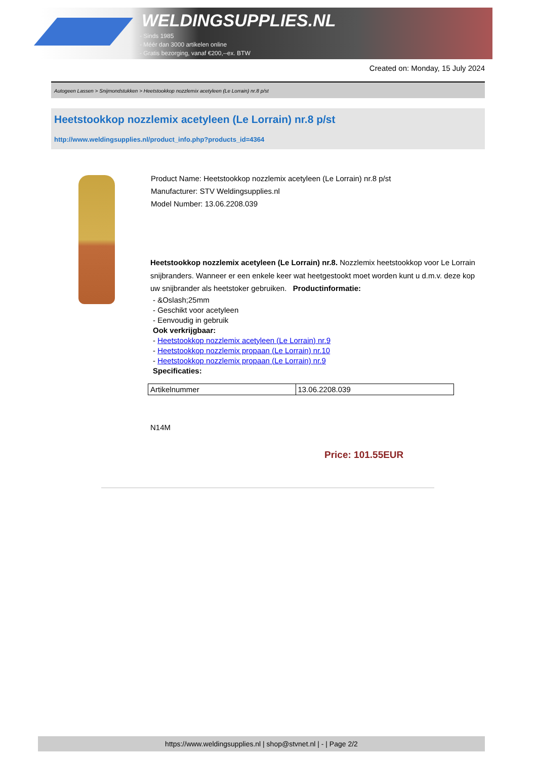WELDINGSUPPLIES.NL
- Sinds 1985
- Méér dan 3000 artikelen online
- Gratis bezorging, vanaf €200,--ex. BTW
Created on: Monday, 15 July 2024
Autogeen Lassen > Snijmondstukken > Heetstookkop nozzlemix acetyleen (Le Lorrain) nr.8 p/st
Heetstookkop nozzlemix acetyleen (Le Lorrain) nr.8 p/st
http://www.weldingsupplies.nl/product_info.php?products_id=4364
Product Name: Heetstookkop nozzlemix acetyleen (Le Lorrain) nr.8 p/st
Manufacturer: STV Weldingsupplies.nl
Model Number: 13.06.2208.039
Heetstookkop nozzlemix acetyleen (Le Lorrain) nr.8. Nozzlemix heetstookkop voor Le Lorrain snijbranders. Wanneer er een enkele keer wat heetgestookt moet worden kunt u d.m.v. deze kop uw snijbrander als heetstoker gebruiken. Productinformatie:
- &Oslash;25mm
- Geschikt voor acetyleen
- Eenvoudig in gebruik
Ook verkrijgbaar:
- Heetstookkop nozzlemix acetyleen (Le Lorrain) nr.9
- Heetstookkop nozzlemix propaan (Le Lorrain) nr.10
- Heetstookkop nozzlemix propaan (Le Lorrain) nr.9
Specificaties:
| Artikelnummer | 13.06.2208.039 |
N14M
Price: 101.55EUR
https://www.weldingsupplies.nl | shop@stvnet.nl | - | Page 2/2